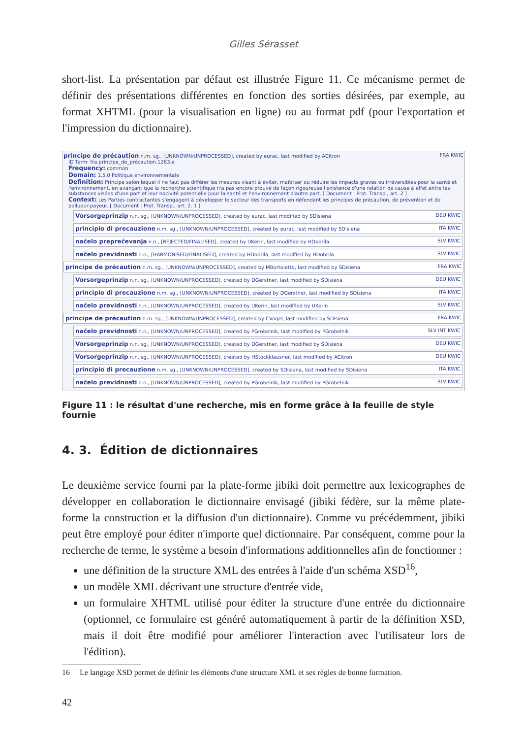Gilles Sérasset
short-list. La présentation par défaut est illustrée Figure 11. Ce mécanisme permet de définir des présentations différentes en fonction des sorties désirées, par exemple, au format XHTML (pour la visualisation en ligne) ou au format pdf (pour l'exportation et l'impression du dictionnaire).
principe de précaution n.m. sg., [UNKNOWN/UNPROCESSED], created by eurac, last modified by ACitron FRA KWIC
ID Term: fra.principe_de_précaution.1263.e
Frequency: common
Domain: 1.5.0 Politique environnementale
Definition: Principe selon lequel il ne faut pas différer les mesures visant à éviter, maîtriser ou réduire les impacts graves ou irréversibles pour la santé et l'environnement, en avançant que la recherche scientifique n'a pas encore prouvé de façon rigoureuse l'existence d'une relation de cause à effet entre les substances visées d'une part et leur nocivité potentielle pour la santé et l'environnement d'autre part. [ Document : Prot. Transp., art. 2 ]
Context: Les Parties contractantes s'engagent à développer le secteur des transports en défendant les principes de précaution, de prévention et de pollueur-payeur. [ Document : Prot. Transp., art. 2, 1 ]
Vorsorgeprinzip n.n. sg., [UNKNOWN/UNPROCESSED], created by eurac, last modified by SDisiena DEU KWIC
principio di precauzione n.m. sg., [UNKNOWN/UNPROCESSED], created by eurac, last modified by SDisiena ITA KWIC
načelo preprečevanja n.n., [REJECTED/FINALISED], created by UKerin, last modified by HDobrila SLV KWIC
načelo previdnosti n.n., [HARMONISED/FINALISED], created by HDobrila, last modified by HDobrila SLV KWIC
principe de précaution n.m. sg., [UNKNOWN/UNPROCESSED], created by MBortoletto, last modified by SDisiena FRA KWIC
Vorsorgeprinzip n.n. sg., [UNKNOWN/UNPROCESSED], created by DGerstner, last modified by SDisiena DEU KWIC
principio di precauzione n.m. sg., [UNKNOWN/UNPROCESSED], created by DGerstner, last modified by SDisiena ITA KWIC
načelo previdnosti n.n., [UNKNOWN/UNPROCESSED], created by UKerin, last modified by UKerin SLV KWIC
principe de précaution n.m. sg., [UNKNOWN/UNPROCESSED], created by CVogel, last modified by SDisiena FRA KWIC
načelo previdnosti n.n., [UNKNOWN/UNPROCESSED], created by PGrobelnik, last modified by PGrobelnik SLV INT KWIC
Vorsorgeprinzip n.n. sg., [UNKNOWN/UNPROCESSED], created by DGerstner, last modified by SDisiena DEU KWIC
Vorsorgeprinzip n.n. sg., [UNKNOWN/UNPROCESSED], created by HStockklausner, last modified by ACitron DEU KWIC
principio di precauzione n.m. sg., [UNKNOWN/UNPROCESSED], created by SDisiena, last modified by SDisiena ITA KWIC
načelo previdnosti n.n., [UNKNOWN/UNPROCESSED], created by PGrobelnik, last modified by PGrobelnik SLV KWIC
Figure 11 : le résultat d'une recherche, mis en forme grâce à la feuille de style fournie
4. 3. Édition de dictionnaires
Le deuxième service fourni par la plate-forme jibiki doit permettre aux lexicographes de développer en collaboration le dictionnaire envisagé (jibiki fédère, sur la même plate-forme la construction et la diffusion d'un dictionnaire). Comme vu précédemment, jibiki peut être employé pour éditer n'importe quel dictionnaire. Par conséquent, comme pour la recherche de terme, le système a besoin d'informations additionnelles afin de fonctionner :
une définition de la structure XML des entrées à l'aide d'un schéma XSD<sup>16</sup>,
un modèle XML décrivant une structure d'entrée vide,
un formulaire XHTML utilisé pour éditer la structure d'une entrée du dictionnaire (optionnel, ce formulaire est généré automatiquement à partir de la définition XSD, mais il doit être modifié pour améliorer l'interaction avec l'utilisateur lors de l'édition).
16 Le langage XSD permet de définir les éléments d'une structure XML et ses règles de bonne formation.
42